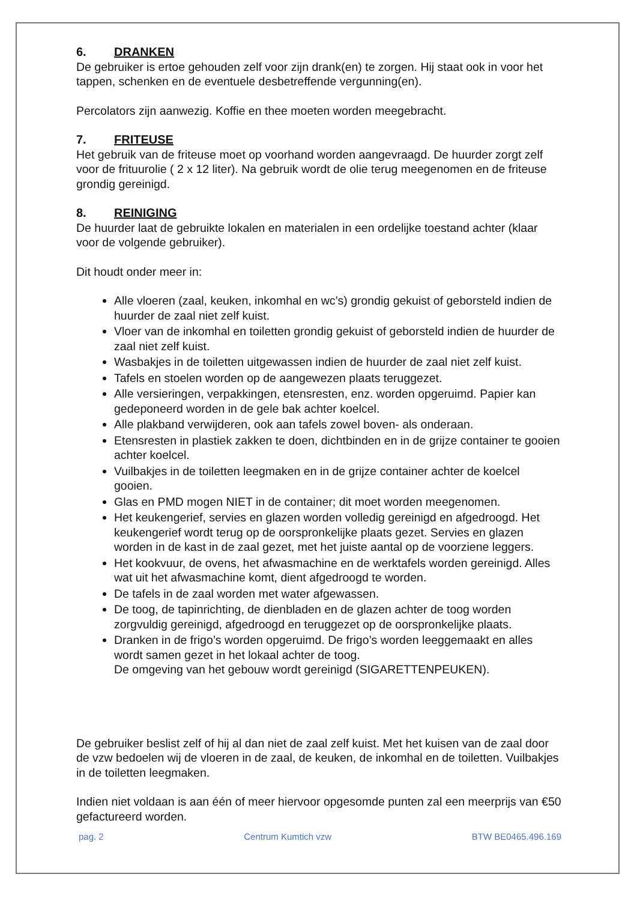6. DRANKEN
De gebruiker is ertoe gehouden zelf voor zijn drank(en) te zorgen. Hij staat ook in voor het tappen, schenken en de eventuele desbetreffende vergunning(en).
Percolators zijn aanwezig. Koffie en thee moeten worden meegebracht.
7. FRITEUSE
Het gebruik van de friteuse moet op voorhand worden aangevraagd. De huurder zorgt zelf voor de frituurolie ( 2 x 12 liter). Na gebruik wordt de olie terug meegenomen en de friteuse grondig gereinigd.
8. REINIGING
De huurder laat de gebruikte lokalen en materialen in een ordelijke toestand achter (klaar voor de volgende gebruiker).
Dit houdt onder meer in:
Alle vloeren (zaal, keuken, inkomhal en wc’s) grondig gekuist of geborsteld indien de huurder de zaal niet zelf kuist.
Vloer van de inkomhal en toiletten grondig gekuist of geborsteld indien de huurder de zaal niet zelf kuist.
Wasbakjes in de toiletten uitgewassen indien de huurder de zaal niet zelf kuist.
Tafels en stoelen worden op de aangewezen plaats teruggezet.
Alle versieringen, verpakkingen, etensresten, enz. worden opgeruimd. Papier kan gedeponeerd worden in de gele bak achter koelcel.
Alle plakband verwijderen, ook aan tafels zowel boven- als onderaan.
Etensresten in plastiek zakken te doen, dichtbinden en in de grijze container te gooien achter koelcel.
Vuilbakjes in de toiletten leegmaken en in de grijze container achter de koelcel gooien.
Glas en PMD mogen NIET in de container; dit moet worden meegenomen.
Het keukengerief, servies en glazen worden volledig gereinigd en afgedroogd. Het keukengerief wordt terug op de oorspronkelijke plaats gezet. Servies en glazen worden in de kast in de zaal gezet, met het juiste aantal op de voorziene leggers.
Het kookvuur, de ovens, het afwasmachine en de werktafels worden gereinigd. Alles wat uit het afwasmachine komt, dient afgedroogd te worden.
De tafels in de zaal worden met water afgewassen.
De toog, de tapinrichting, de dienbladen en de glazen achter de toog worden zorgvuldig gereinigd, afgedroogd en teruggezet op de oorspronkelijke plaats.
Dranken in de frigo’s worden opgeruimd. De frigo’s worden leeggemaakt en alles wordt samen gezet in het lokaal achter de toog.
De omgeving van het gebouw wordt gereinigd (SIGARETTENPEUKEN).
De gebruiker beslist zelf of hij al dan niet de zaal zelf kuist. Met het kuisen van de zaal door de vzw bedoelen wij de vloeren in de zaal, de keuken, de inkomhal en de toiletten. Vuilbakjes in de toiletten leegmaken.
Indien niet voldaan is aan één of meer hiervoor opgesomde punten zal een meerprijs van €50 gefactureerd worden.
pag. 2 Centrum Kumtich vzw BTW BE0465.496.169